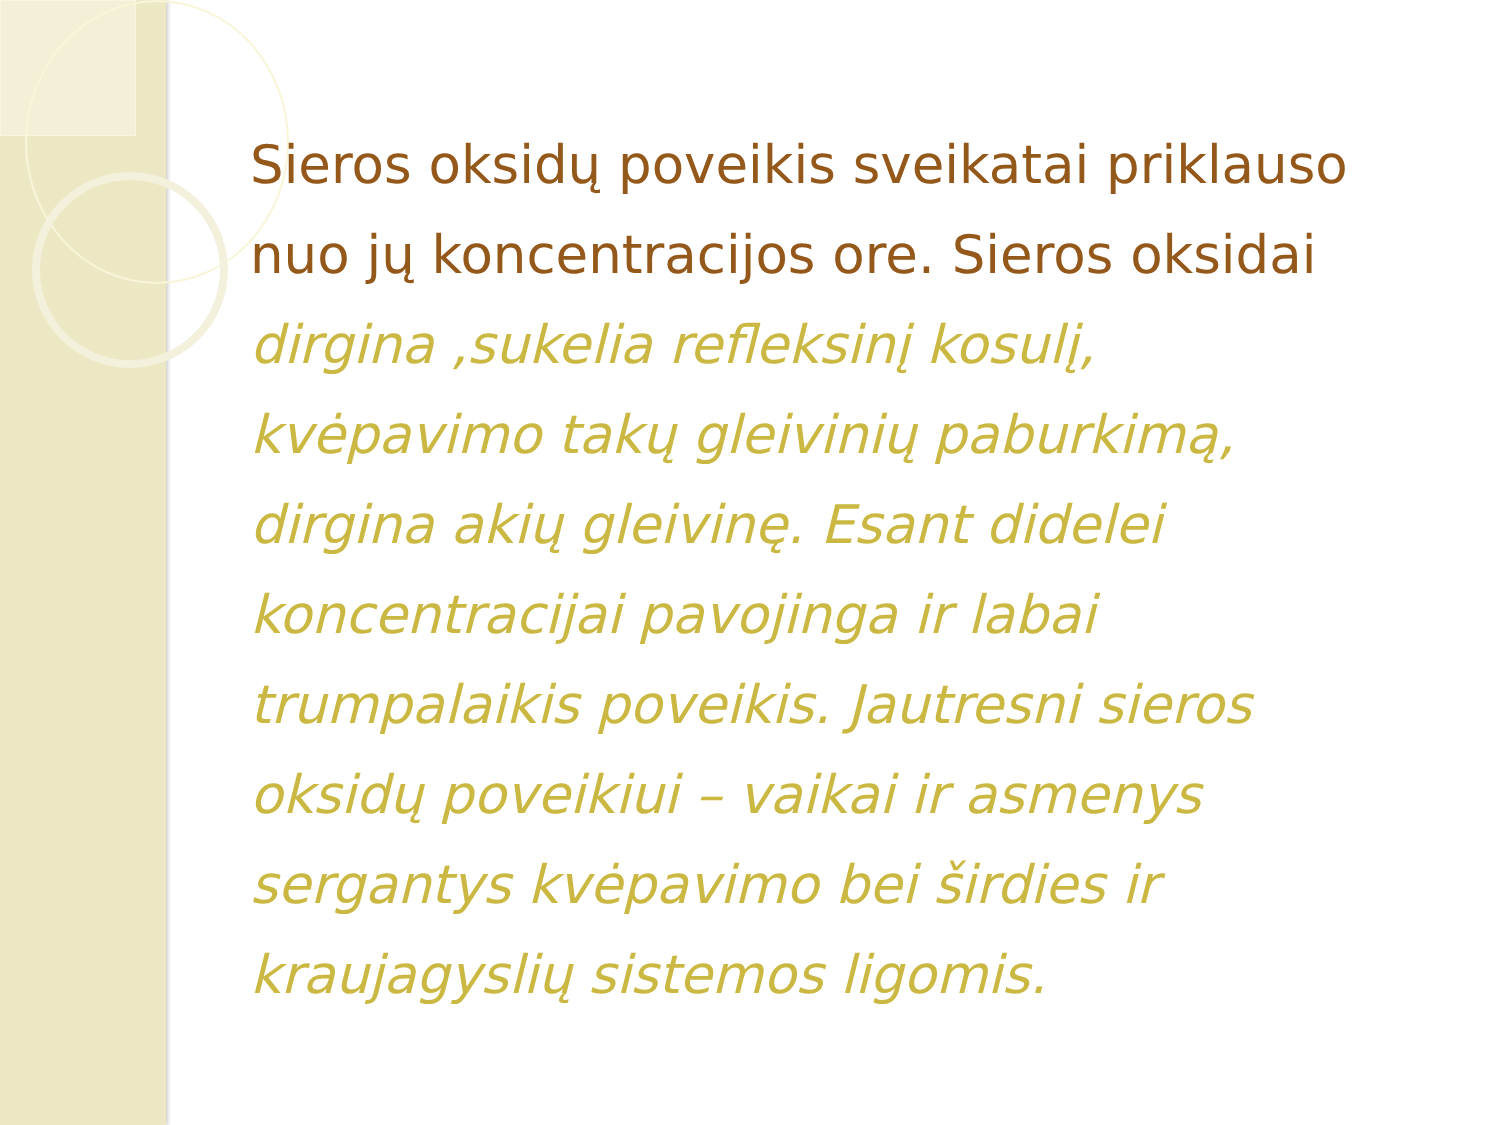Sieros oksidų poveikis sveikatai priklauso nuo jų koncentracijos ore. Sieros oksidai dirgina ,sukelia refleksinį kosulį, kvėpavimo takų gleivinių paburkimą, dirgina akių gleivinę. Esant didelei koncentracijai pavojinga ir labai trumpalaikis poveikis. Jautresni sieros oksidų poveikiui – vaikai ir asmenys sergantys kvėpavimo bei širdies ir kraujagyslių sistemos ligomis.